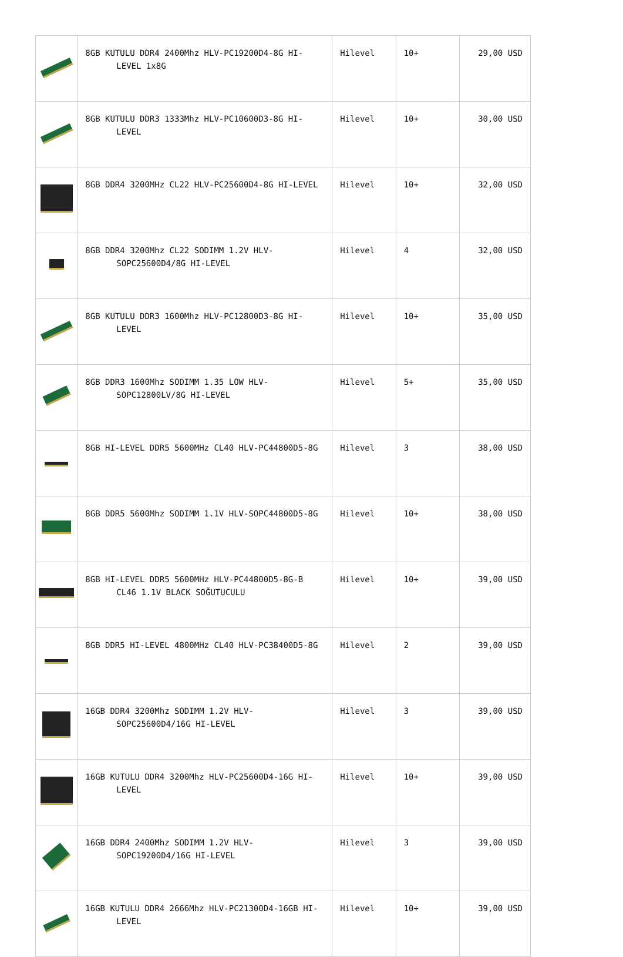| | 8GB KUTULU DDR4 2400Mhz HLV-PC19200D4-8G HI-LEVEL 1x8G | Hilevel | 10+ | 29,00 USD |
| | 8GB KUTULU DDR3 1333Mhz HLV-PC10600D3-8G HI-LEVEL | Hilevel | 10+ | 30,00 USD |
| | 8GB DDR4 3200MHz CL22 HLV-PC25600D4-8G HI-LEVEL | Hilevel | 10+ | 32,00 USD |
| | 8GB DDR4 3200Mhz CL22 SODIMM 1.2V HLV-SOPC25600D4/8G HI-LEVEL | Hilevel | 4 | 32,00 USD |
| | 8GB KUTULU DDR3 1600Mhz HLV-PC12800D3-8G HI-LEVEL | Hilevel | 10+ | 35,00 USD |
| | 8GB DDR3 1600Mhz SODIMM 1.35 LOW HLV-SOPC12800LV/8G HI-LEVEL | Hilevel | 5+ | 35,00 USD |
| | 8GB HI-LEVEL DDR5 5600MHz CL40 HLV-PC44800D5-8G | Hilevel | 3 | 38,00 USD |
| | 8GB DDR5 5600Mhz SODIMM 1.1V HLV-SOPC44800D5-8G | Hilevel | 10+ | 38,00 USD |
| | 8GB HI-LEVEL DDR5 5600MHz HLV-PC44800D5-8G-B CL46 1.1V BLACK SOĞUTUCULU | Hilevel | 10+ | 39,00 USD |
| | 8GB DDR5 HI-LEVEL 4800MHz CL40 HLV-PC38400D5-8G | Hilevel | 2 | 39,00 USD |
| | 16GB DDR4 3200Mhz SODIMM 1.2V HLV-SOPC25600D4/16G HI-LEVEL | Hilevel | 3 | 39,00 USD |
| | 16GB KUTULU DDR4 3200Mhz HLV-PC25600D4-16G HI-LEVEL | Hilevel | 10+ | 39,00 USD |
| | 16GB DDR4 2400Mhz SODIMM 1.2V HLV-SOPC19200D4/16G HI-LEVEL | Hilevel | 3 | 39,00 USD |
| | 16GB KUTULU DDR4 2666Mhz HLV-PC21300D4-16GB HI-LEVEL | Hilevel | 10+ | 39,00 USD |